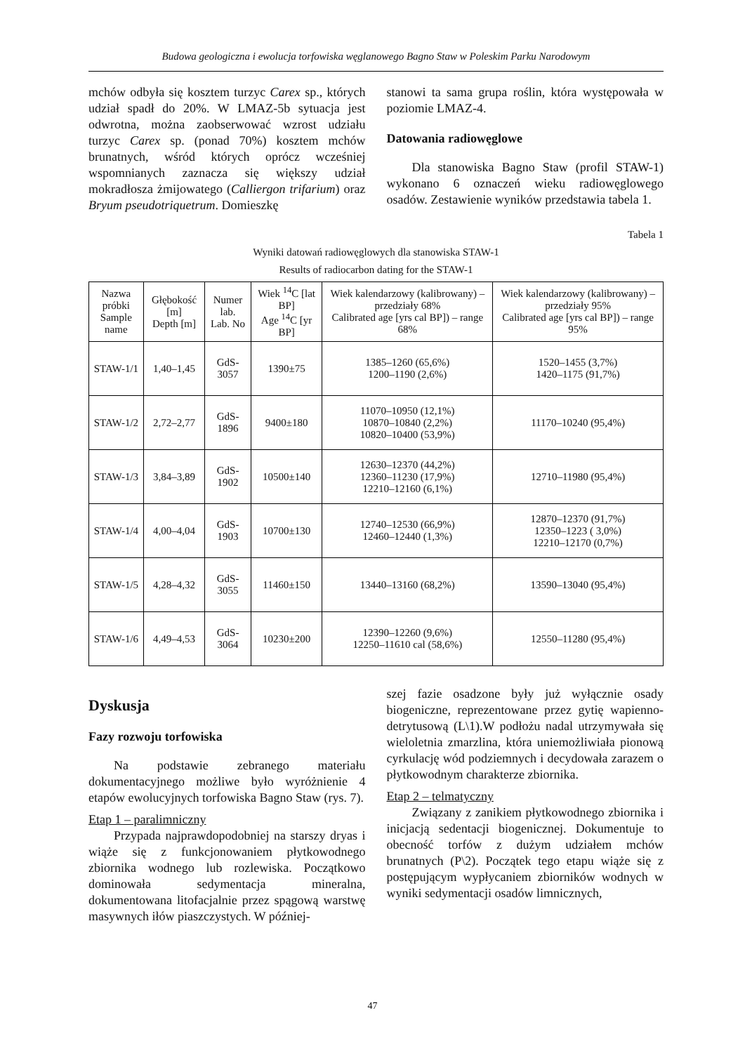Budowa geologiczna i ewolucja torfowiska węglanowego Bagno Staw w Poleskim Parku Narodowym
mchów odbyła się kosztem turzyc Carex sp., których udział spadł do 20%. W LMAZ-5b sytuacja jest odwrotna, można zaobserwować wzrost udziału turzyc Carex sp. (ponad 70%) kosztem mchów brunatnych, wśród których oprócz wcześniej wspomnianych zaznacza się większy udział mokradłosza żmijowatego (Calliergon trifarium) oraz Bryum pseudotriquetrum. Domieszkę
stanowi ta sama grupa roślin, która występowała w poziomie LMAZ-4.
Datowania radiowęglowe
Dla stanowiska Bagno Staw (profil STAW-1) wykonano 6 oznaczeń wieku radiowęglowego osadów. Zestawienie wyników przedstawia tabela 1.
Tabela 1
Wyniki datowań radiowęglowych dla stanowiska STAW-1
Results of radiocarbon dating for the STAW-1
| Nazwa próbki Sample name | Głębokość [m] Depth [m] | Numer lab. Lab. No | Wiek <sup>14</sup>C [lat BP] Age <sup>14</sup>C [yr BP] | Wiek kalendarzowy (kalibrowany) – przedziały 68% Calibrated age [yrs cal BP]) – range 68% | Wiek kalendarzowy (kalibrowany) – przedziały 95% Calibrated age [yrs cal BP]) – range 95% |
| --- | --- | --- | --- | --- | --- |
| STAW-1/1 | 1,40–1,45 | GdS-3057 | 1390±75 | 1385–1260 (65,6%) 1200–1190 (2,6%) | 1520–1455 (3,7%) 1420–1175 (91,7%) |
| STAW-1/2 | 2,72–2,77 | GdS-1896 | 9400±180 | 11070–10950 (12,1%) 10870–10840 (2,2%) 10820–10400 (53,9%) | 11170–10240 (95,4%) |
| STAW-1/3 | 3,84–3,89 | GdS-1902 | 10500±140 | 12630–12370 (44,2%) 12360–11230 (17,9%) 12210–12160 (6,1%) | 12710–11980 (95,4%) |
| STAW-1/4 | 4,00–4,04 | GdS-1903 | 10700±130 | 12740–12530 (66,9%) 12460–12440 (1,3%) | 12870–12370 (91,7%) 12350–1223 ( 3,0%) 12210–12170 (0,7%) |
| STAW-1/5 | 4,28–4,32 | GdS-3055 | 11460±150 | 13440–13160 (68,2%) | 13590–13040 (95,4%) |
| STAW-1/6 | 4,49–4,53 | GdS-3064 | 10230±200 | 12390–12260 (9,6%) 12250–11610 cal (58,6%) | 12550–11280 (95,4%) |
Dyskusja
Fazy rozwoju torfowiska
Na podstawie zebranego materiału dokumentacyjnego możliwe było wyróżnienie 4 etapów ewolucyjnych torfowiska Bagno Staw (rys. 7).
Etap 1 – paralimniczny
Przypada najprawdopodobniej na starszy dryas i wiąże się z funkcjonowaniem płytkowodnego zbiornika wodnego lub rozlewiska. Początkowo dominowała sedymentacja mineralna, dokumentowana litofacjalnie przez spągową warstwę masywnych iłów piaszczystych. W później-
szej fazie osadzone były już wyłącznie osady biogeniczne, reprezentowane przez gytię wapienno-detrytusową (L\1).W podłożu nadal utrzymywała się wieloletnia zmarzlina, która uniemożliwiała pionową cyrkulację wód podziemnych i decydowała zarazem o płytkowodnym charakterze zbiornika.
Etap 2 – telmatyczny
Związany z zanikiem płytkowodnego zbiornika i inicjacją sedentacji biogenicznej. Dokumentuje to obecność torfów z dużym udziałem mchów brunatnych (P\2). Początek tego etapu wiąże się z postępującym wypłycaniem zbiorników wodnych w wyniki sedymentacji osadów limnicznych,
47